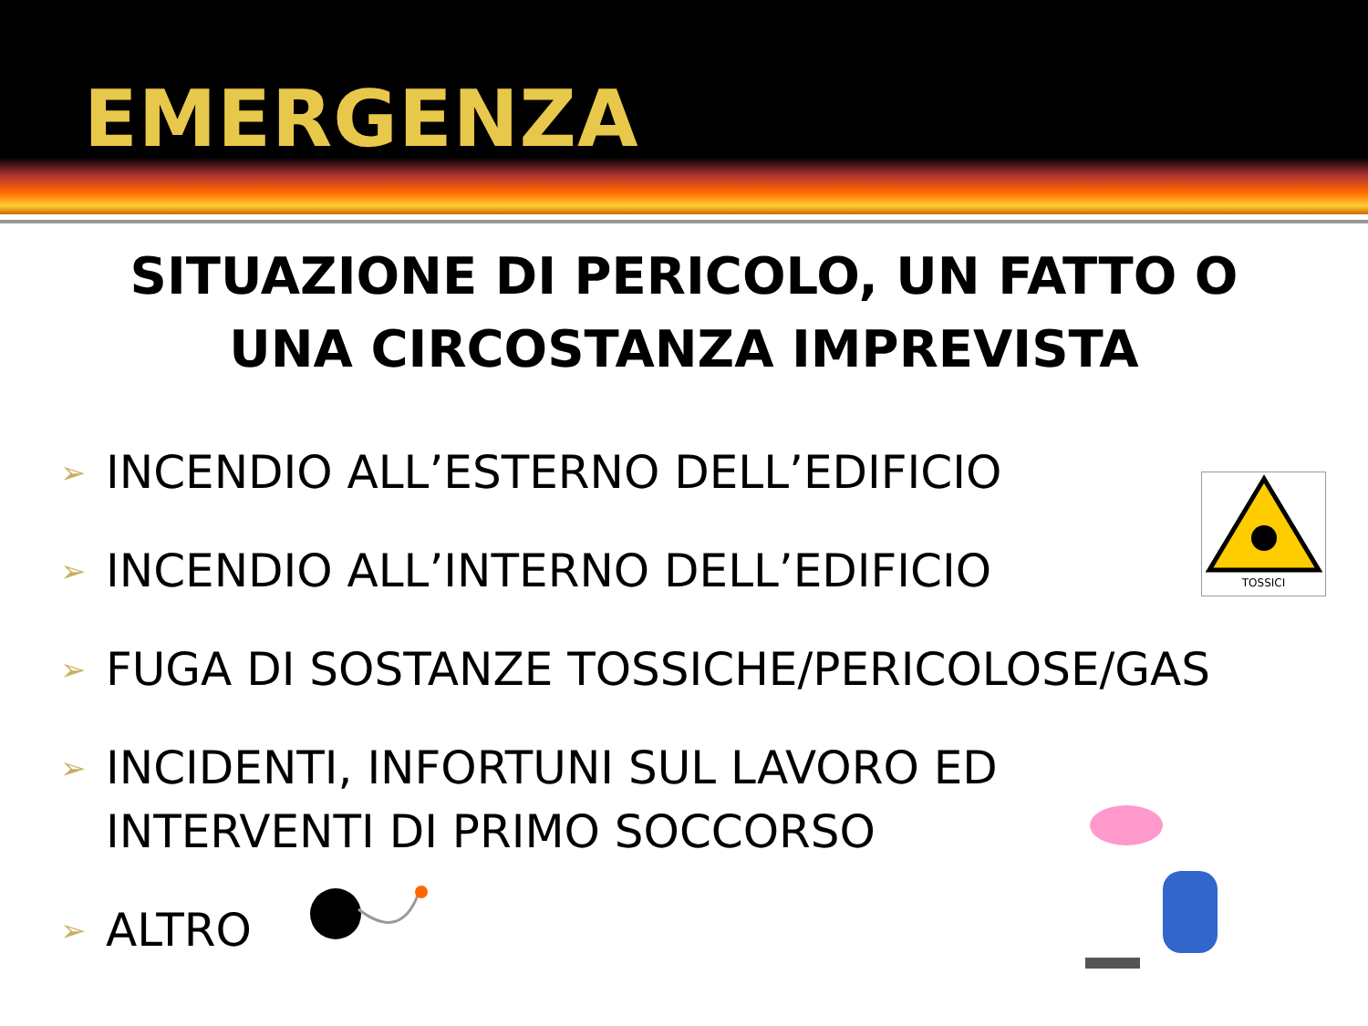EMERGENZA
SITUAZIONE DI PERICOLO, UN FATTO O
UNA CIRCOSTANZA IMPREVISTA
➢ INCENDIO ALL’ESTERNO DELL’EDIFICIO
➢ INCENDIO ALL’INTERNO DELL’EDIFICIO
➢ FUGA DI SOSTANZE TOSSICHE/PERICOLOSE/GAS
➢ INCIDENTI, INFORTUNI SUL LAVORO ED
INTERVENTI DI PRIMO SOCCORSO
➢ ALTRO
TOSSICI